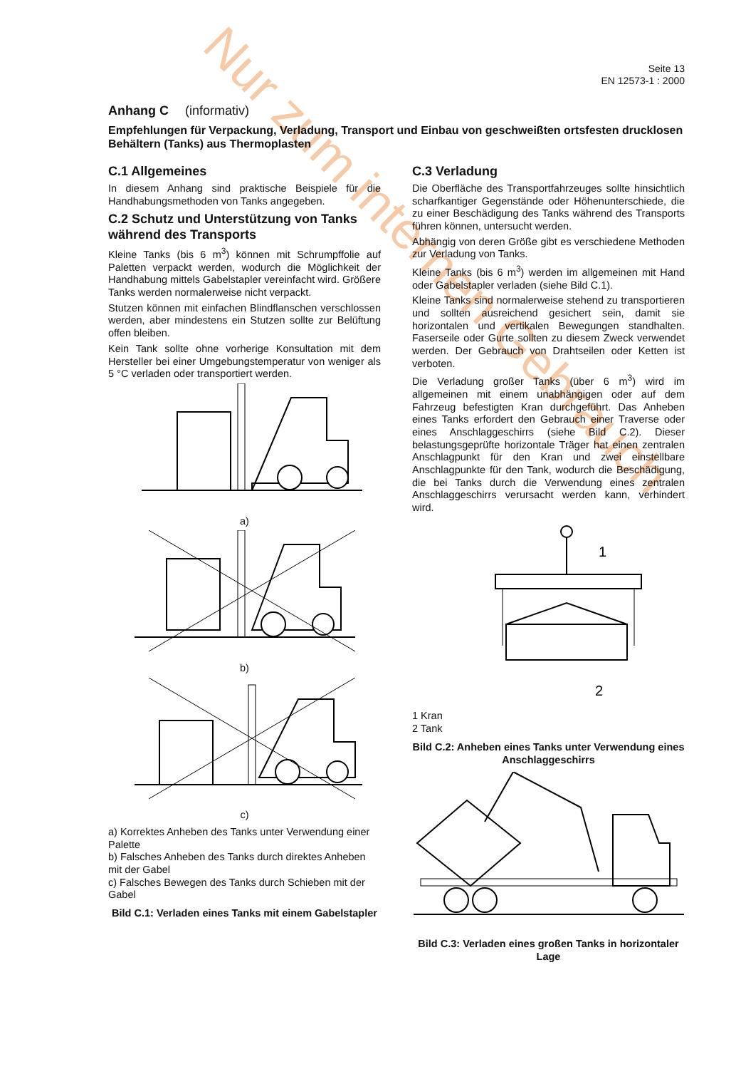Nur zum internen Gebrauch
Seite 13
EN 12573-1 : 2000
Anhang C (informativ)
Empfehlungen für Verpackung, Verladung, Transport und Einbau von geschweißten ortsfesten drucklosen Behältern (Tanks) aus Thermoplasten
C.1 Allgemeines
In diesem Anhang sind praktische Beispiele für die Handhabungsmethoden von Tanks angegeben.
C.2 Schutz und Unterstützung von Tanks während des Transports
Kleine Tanks (bis 6 m<sup>3</sup>) können mit Schrumpffolie auf Paletten verpackt werden, wodurch die Möglichkeit der Handhabung mittels Gabelstapler vereinfacht wird. Größere Tanks werden normalerweise nicht verpackt.
Stutzen können mit einfachen Blindflanschen verschlossen werden, aber mindestens ein Stutzen sollte zur Belüftung offen bleiben.
Kein Tank sollte ohne vorherige Konsultation mit dem Hersteller bei einer Umgebungstemperatur von weniger als 5 °C verladen oder transportiert werden.
a)
b)
c)
a) Korrektes Anheben des Tanks unter Verwendung einer Palette
b) Falsches Anheben des Tanks durch direktes Anheben mit der Gabel
c) Falsches Bewegen des Tanks durch Schieben mit der Gabel
Bild C.1: Verladen eines Tanks mit einem Gabelstapler
C.3 Verladung
Die Oberfläche des Transportfahrzeuges sollte hinsichtlich scharfkantiger Gegenstände oder Höhenunterschiede, die zu einer Beschädigung des Tanks während des Transports führen können, untersucht werden.
Abhängig von deren Größe gibt es verschiedene Methoden zur Verladung von Tanks.
Kleine Tanks (bis 6 m<sup>3</sup>) werden im allgemeinen mit Hand oder Gabelstapler verladen (siehe Bild C.1).
Kleine Tanks sind normalerweise stehend zu transportieren und sollten ausreichend gesichert sein, damit sie horizontalen und vertikalen Bewegungen standhalten. Faserseile oder Gurte sollten zu diesem Zweck verwendet werden. Der Gebrauch von Drahtseilen oder Ketten ist verboten.
Die Verladung großer Tanks (über 6 m<sup>3</sup>) wird im allgemeinen mit einem unabhängigen oder auf dem Fahrzeug befestigten Kran durchgeführt. Das Anheben eines Tanks erfordert den Gebrauch einer Traverse oder eines Anschlaggeschirrs (siehe Bild C.2). Dieser belastungsgeprüfte horizontale Träger hat einen zentralen Anschlagpunkt für den Kran und zwei einstellbare Anschlagpunkte für den Tank, wodurch die Beschädigung, die bei Tanks durch die Verwendung eines zentralen Anschlaggeschirrs verursacht werden kann, verhindert wird.
1
2
1 Kran
2 Tank
Bild C.2: Anheben eines Tanks unter Verwendung eines Anschlaggeschirrs
Bild C.3: Verladen eines großen Tanks in horizontaler Lage